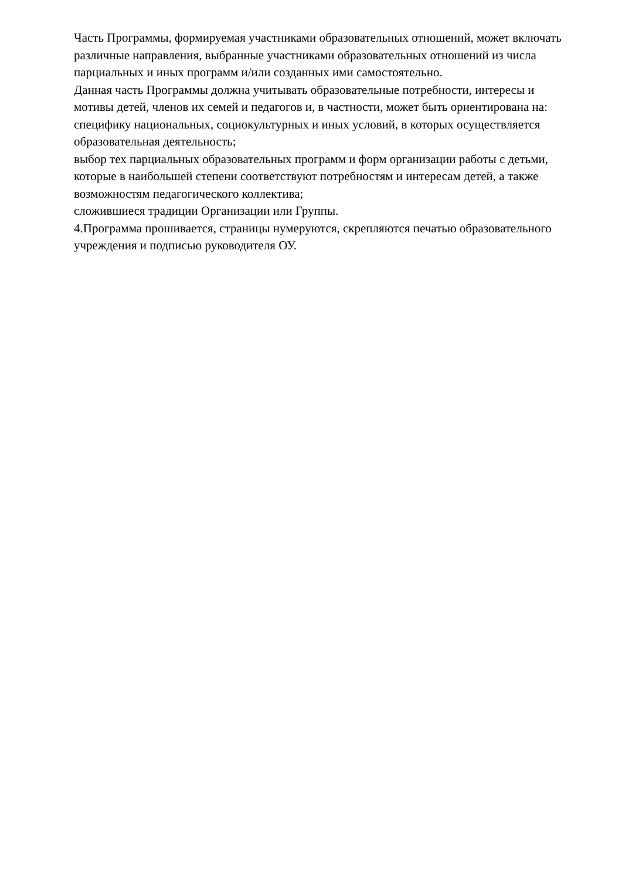Часть Программы, формируемая участниками образовательных отношений, может включать различные направления, выбранные участниками образовательных отношений из числа парциальных и иных программ и/или созданных ими самостоятельно.
Данная часть Программы должна учитывать образовательные потребности, интересы и мотивы детей, членов их семей и педагогов и, в частности, может быть ориентирована на:
специфику национальных, социокультурных и иных условий, в которых осуществляется образовательная деятельность;
выбор тех парциальных образовательных программ и форм организации работы с детьми, которые в наибольшей степени соответствуют потребностям и интересам детей, а также возможностям педагогического коллектива;
сложившиеся традиции Организации или Группы.
4.Программа прошивается, страницы нумеруются, скрепляются печатью образовательного учреждения и подписью руководителя ОУ.